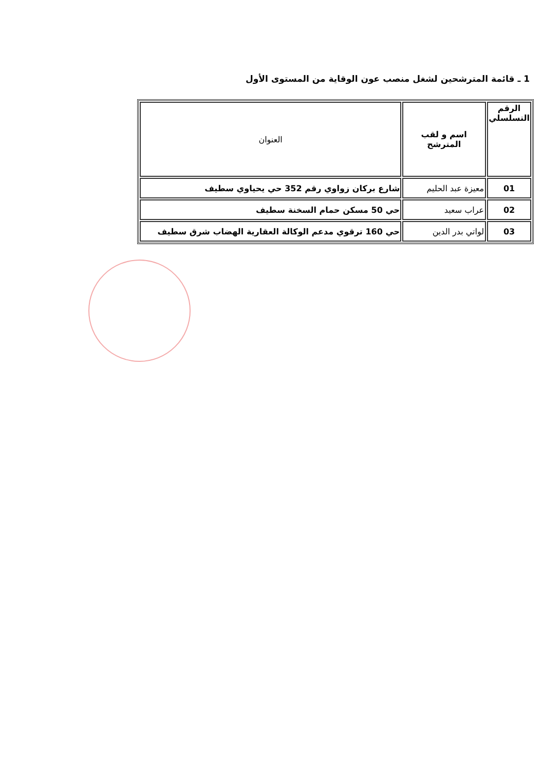1 ـ قائمة المترشحين لشغل منصب عون الوقاية من المستوى الأول
| الرقم التسلسلي | اسم و لقب المترشح | العنوان |
| --- | --- | --- |
| 01 | معيزة عبد الحليم | شارع بركان زواوي رقم 352 حي يحياوي سطيف |
| 02 | عراب سعيد | حي 50 مسكن حمام السخنة سطيف |
| 03 | لواتي بدر الدين | حي 160 ترقوي مدعم الوكالة العقارية الهضاب شرق سطيف |